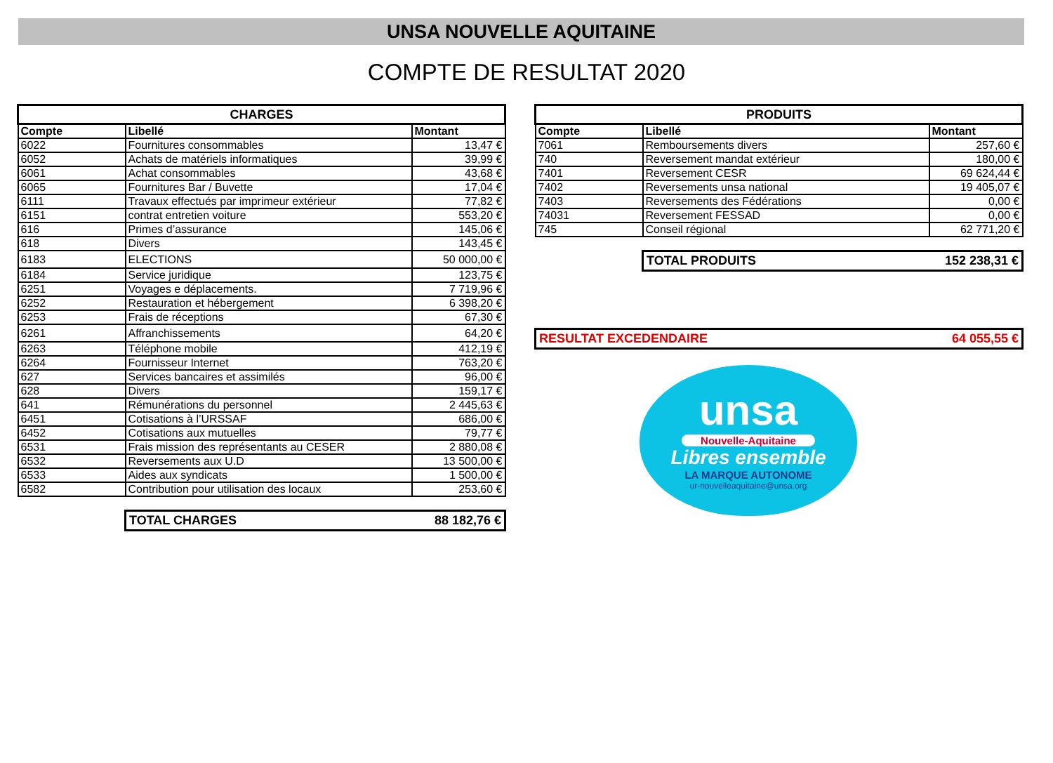UNSA NOUVELLE AQUITAINE
COMPTE DE RESULTAT 2020
| CHARGES | | |
| --- | --- | --- |
| Compte | Libellé | Montant |
| 6022 | Fournitures consommables | 13,47 € |
| 6052 | Achats de matériels informatiques | 39,99 € |
| 6061 | Achat consommables | 43,68 € |
| 6065 | Fournitures Bar / Buvette | 17,04 € |
| 6111 | Travaux effectués par imprimeur extérieur | 77,82 € |
| 6151 | contrat entretien voiture | 553,20 € |
| 616 | Primes d’assurance | 145,06 € |
| 618 | Divers | 143,45 € |
| 6183 | ELECTIONS | 50 000,00 € |
| 6184 | Service juridique | 123,75 € |
| 6251 | Voyages e déplacements. | 7 719,96 € |
| 6252 | Restauration et hébergement | 6 398,20 € |
| 6253 | Frais de réceptions | 67,30 € |
| 6261 | Affranchissements | 64,20 € |
| 6263 | Téléphone mobile | 412,19 € |
| 6264 | Fournisseur Internet | 763,20 € |
| 627 | Services bancaires et assimilés | 96,00 € |
| 628 | Divers | 159,17 € |
| 641 | Rémunérations du personnel | 2 445,63 € |
| 6451 | Cotisations à l’URSSAF | 686,00 € |
| 6452 | Cotisations aux mutuelles | 79,77 € |
| 6531 | Frais mission des représentants au CESER | 2 880,08 € |
| 6532 | Reversements aux U.D | 13 500,00 € |
| 6533 | Aides aux syndicats | 1 500,00 € |
| 6582 | Contribution pour utilisation des locaux | 253,60 € |
TOTAL CHARGES 88 182,76 €
| PRODUITS | | |
| --- | --- | --- |
| Compte | Libellé | Montant |
| 7061 | Remboursements divers | 257,60 € |
| 740 | Reversement mandat extérieur | 180,00 € |
| 7401 | Reversement CESR | 69 624,44 € |
| 7402 | Reversements unsa national | 19 405,07 € |
| 7403 | Reversements des Fédérations | 0,00 € |
| 74031 | Reversement FESSAD | 0,00 € |
| 745 | Conseil régional | 62 771,20 € |
TOTAL PRODUITS 152 238,31 €
RESULTAT EXCEDENDAIRE 64 055,55 €
unsa
Nouvelle-Aquitaine
Libres ensemble
LA MARQUE AUTONOME
ur-nouvelleaquitaine@unsa.org